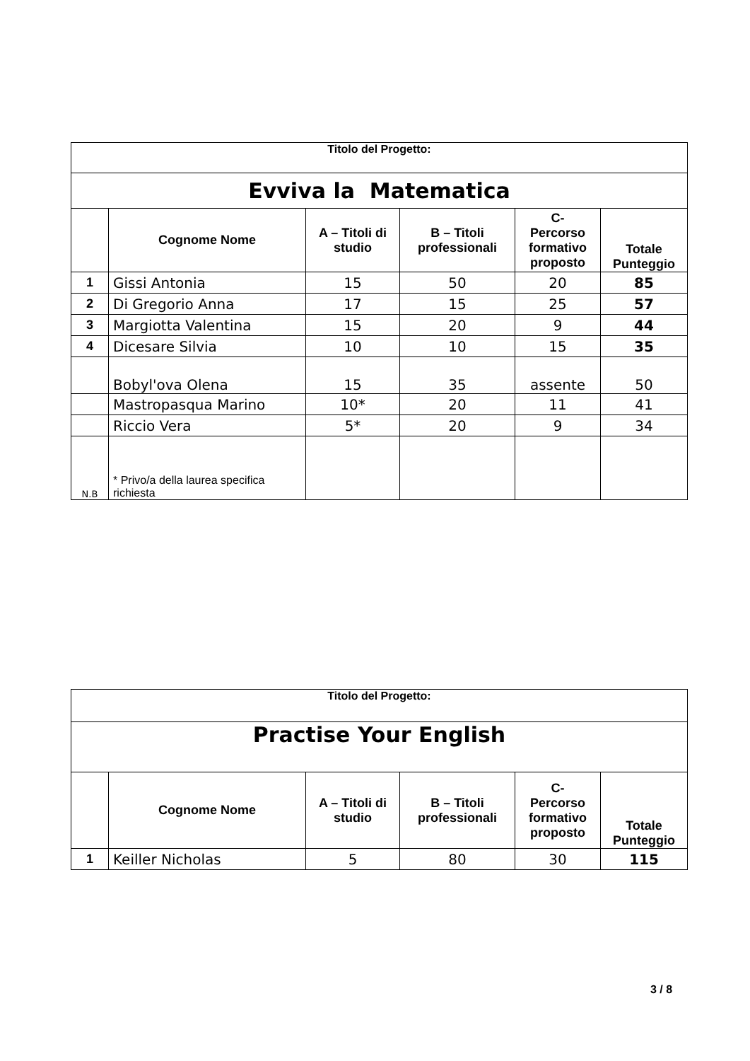| Titolo del Progetto: | | | | | |
| Evviva la Matematica | | | | | |
| | Cognome Nome | A – Titoli di studio | B – Titoli professionali | C- Percorso formativo proposto | Totale Punteggio |
| 1 | Gissi Antonia | 15 | 50 | 20 | 85 |
| 2 | Di Gregorio Anna | 17 | 15 | 25 | 57 |
| 3 | Margiotta Valentina | 15 | 20 | 9 | 44 |
| 4 | Dicesare Silvia | 10 | 10 | 15 | 35 |
| | Bobyl'ova Olena | 15 | 35 | assente | 50 |
| | Mastropasqua Marino | 10* | 20 | 11 | 41 |
| | Riccio Vera | 5* | 20 | 9 | 34 |
| N.B | * Privo/a della laurea specifica richiesta | | | | |
| Titolo del Progetto: | | | | | |
| Practise Your English | | | | | |
| | Cognome Nome | A – Titoli di studio | B – Titoli professionali | C- Percorso formativo proposto | Totale Punteggio |
| 1 | Keiller Nicholas | 5 | 80 | 30 | 115 |
3 / 8